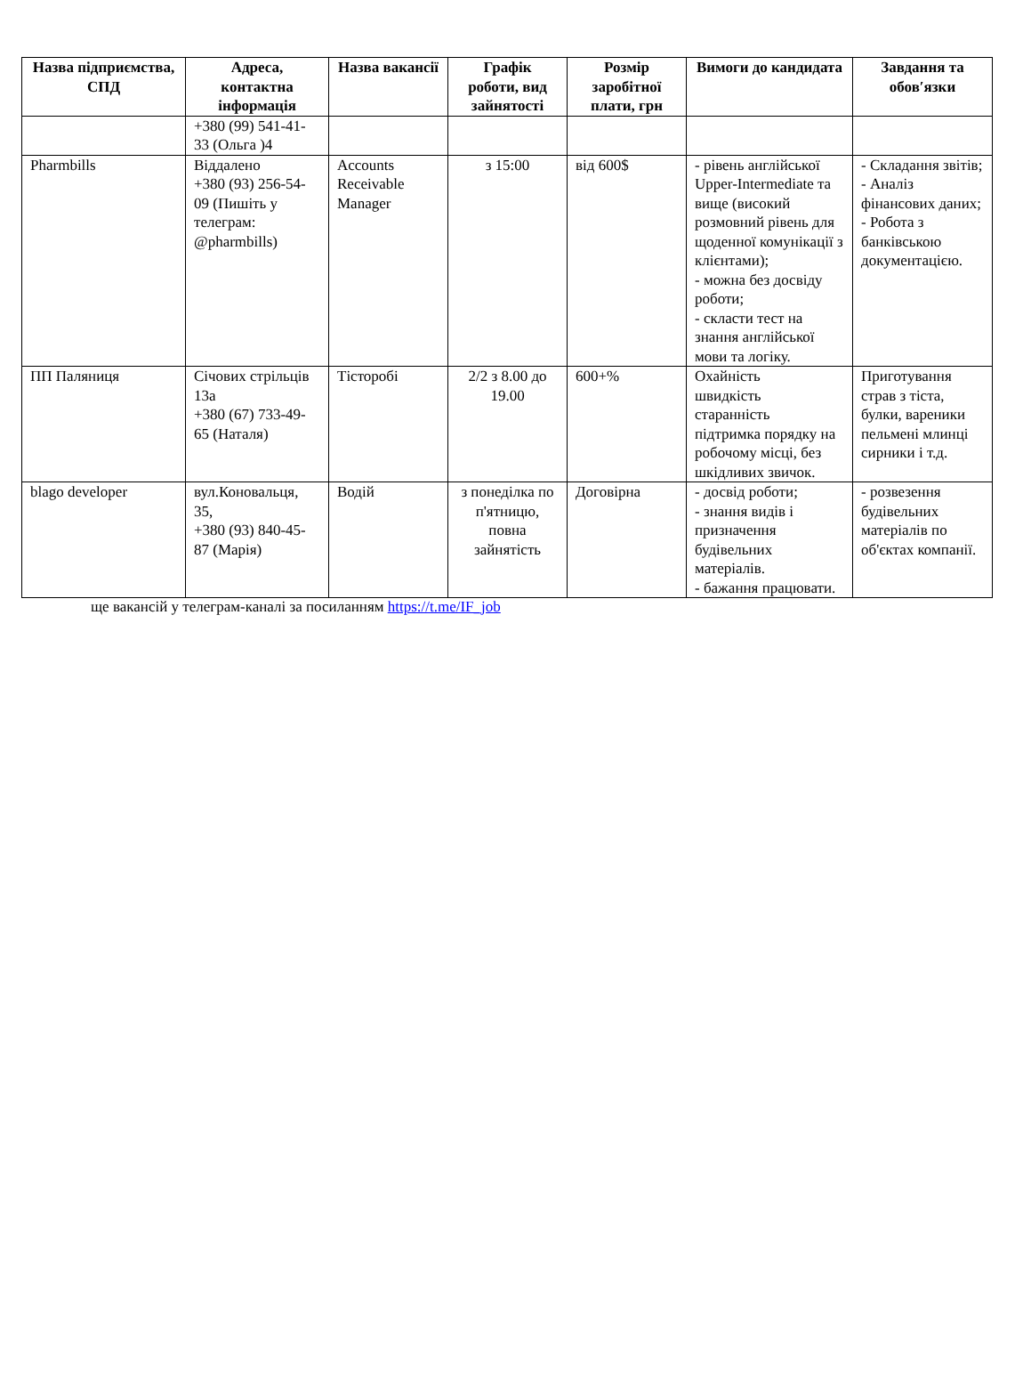| Назва підприємства, СПД | Адреса, контактна інформація | Назва вакансії | Графік роботи, вид зайнятості | Розмір заробітної плати, грн | Вимоги до кандидата | Завдання та обов′язки |
| --- | --- | --- | --- | --- | --- | --- |
| | +380 (99) 541-41-33 (Ольга )4 | | | | | |
| Pharmbills | Віддалено +380 (93) 256-54-09 (Пишіть у телеграм: @pharmbills) | Accounts Receivable Manager | з 15:00 | від 600$ | - рівень англійської Upper-Intermediate та вище (високий розмовний рівень для щоденної комунікації з клієнтами); - можна без досвіду роботи; - скласти тест на знання англійської мови та логіку. | - Складання звітів; - Аналіз фінансових даних; - Робота з банківською документацією. |
| ПП Паляниця | Січових стрільців 13а +380 (67) 733-49-65 (Наталя) | Тісторобі | 2/2 з 8.00 до 19.00 | 600+% | Охайність швидкість старанність підтримка порядку на робочому місці, без шкідливих звичок. | Приготування страв з тіста, булки, вареники пельмені млинці сирники і т.д. |
| blago developer | вул.Коновальця, 35, +380 (93) 840-45-87 (Марія) | Водій | з понеділка по п'ятницю, повна зайнятість | Договірна | - досвід роботи; - знання видів і призначення будівельних матеріалів. - бажання працювати. | - розвезення будівельних матеріалів по об'єктах компанії. |
ще вакансій у телеграм-каналі за посиланням https://t.me/IF_job